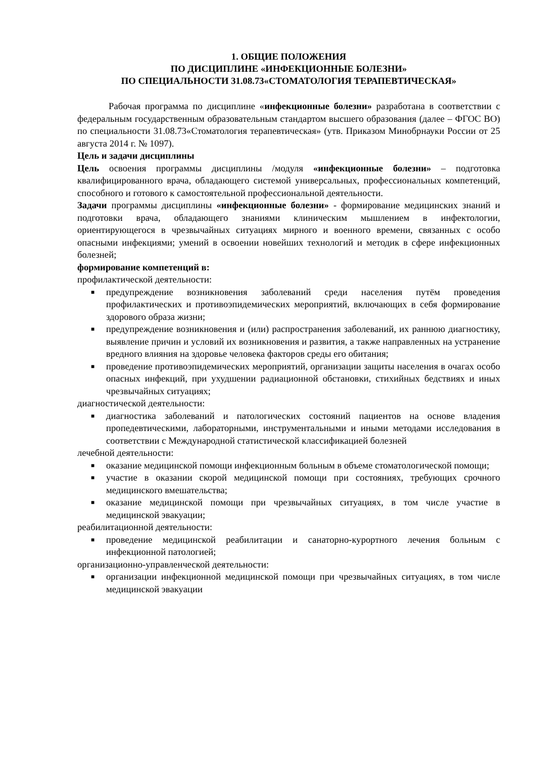1. ОБЩИЕ ПОЛОЖЕНИЯ
ПО ДИСЦИПЛИНЕ «ИНФЕКЦИОННЫЕ БОЛЕЗНИ»
ПО СПЕЦИАЛЬНОСТИ 31.08.73«СТОМАТОЛОГИЯ ТЕРАПЕВТИЧЕСКАЯ»
Рабочая программа по дисциплине «инфекционные болезни» разработана в соответствии с федеральным государственным образовательным стандартом высшего образования (далее – ФГОС ВО) по специальности 31.08.73«Стоматология терапевтическая» (утв. Приказом Минобрнауки России от 25 августа 2014 г. № 1097).
Цель и задачи дисциплины
Цель освоения программы дисциплины /модуля «инфекционные болезни» – подготовка квалифицированного врача, обладающего системой универсальных, профессиональных компетенций, способного и готового к самостоятельной профессиональной деятельности.
Задачи программы дисциплины «инфекционные болезни» - формирование медицинских знаний и подготовки врача, обладающего знаниями клиническим мышлением в инфектологии, ориентирующегося в чрезвычайных ситуациях мирного и военного времени, связанных с особо опасными инфекциями; умений в освоении новейших технологий и методик в сфере инфекционных болезней;
формирование компетенций в:
профилактической деятельности:
■ предупреждение возникновения заболеваний среди населения путём проведения профилактических и противоэпидемических мероприятий, включающих в себя формирование здорового образа жизни;
■ предупреждение возникновения и (или) распространения заболеваний, их раннюю диагностику, выявление причин и условий их возникновения и развития, а также направленных на устранение вредного влияния на здоровье человека факторов среды его обитания;
■ проведение противоэпидемических мероприятий, организации защиты населения в очагах особо опасных инфекций, при ухудшении радиационной обстановки, стихийных бедствиях и иных чрезвычайных ситуациях;
диагностической деятельности:
■ диагностика заболеваний и патологических состояний пациентов на основе владения пропедевтическими, лабораторными, инструментальными и иными методами исследования в соответствии с Международной статистической классификацией болезней
лечебной деятельности:
■ оказание медицинской помощи инфекционным больным в объеме стоматологической помощи;
■ участие в оказании скорой медицинской помощи при состояниях, требующих срочного медицинского вмешательства;
■ оказание медицинской помощи при чрезвычайных ситуациях, в том числе участие в медицинской эвакуации;
реабилитационной деятельности:
■ проведение медицинской реабилитации и санаторно-курортного лечения больным с инфекционной патологией;
организационно-управленческой деятельности:
■ организации инфекционной медицинской помощи при чрезвычайных ситуациях, в том числе медицинской эвакуации